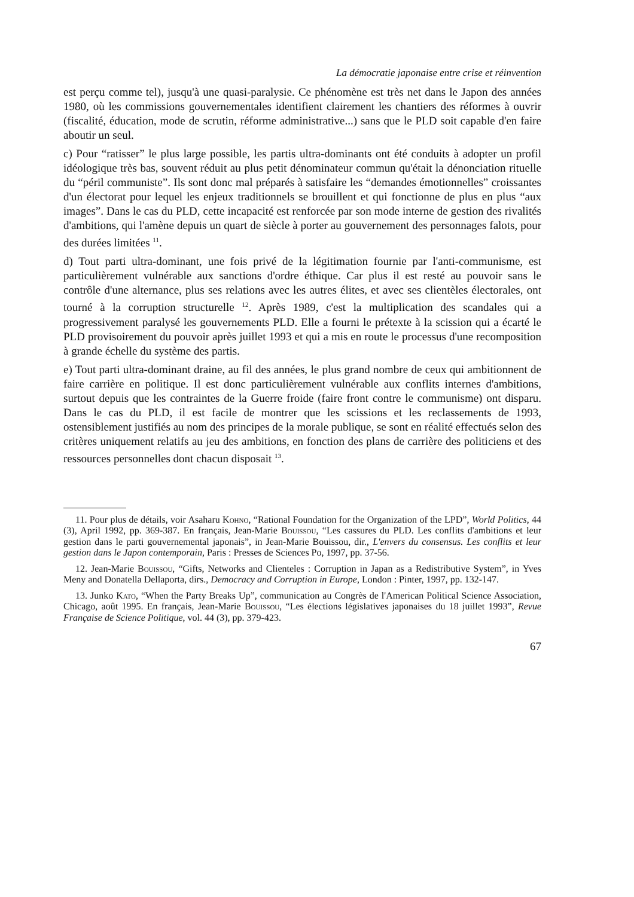La démocratie japonaise entre crise et réinvention
est perçu comme tel), jusqu'à une quasi-paralysie. Ce phénomène est très net dans le Japon des années 1980, où les commissions gouvernementales identifient clairement les chantiers des réformes à ouvrir (fiscalité, éducation, mode de scrutin, réforme administrative...) sans que le PLD soit capable d'en faire aboutir un seul.
c) Pour “ratisser” le plus large possible, les partis ultra-dominants ont été conduits à adopter un profil idéologique très bas, souvent réduit au plus petit dénominateur commun qu'était la dénonciation rituelle du “péril communiste”. Ils sont donc mal préparés à satisfaire les “demandes émotionnelles” croissantes d'un électorat pour lequel les enjeux traditionnels se brouillent et qui fonctionne de plus en plus “aux images”. Dans le cas du PLD, cette incapacité est renforcée par son mode interne de gestion des rivalités d'ambitions, qui l'amène depuis un quart de siècle à porter au gouvernement des personnages falots, pour des durées limitées <sup>11</sup>.
d) Tout parti ultra-dominant, une fois privé de la légitimation fournie par l'anti-communisme, est particulièrement vulnérable aux sanctions d'ordre éthique. Car plus il est resté au pouvoir sans le contrôle d'une alternance, plus ses relations avec les autres élites, et avec ses clientèles électorales, ont tourné à la corruption structurelle <sup>12</sup>. Après 1989, c'est la multiplication des scandales qui a progressivement paralysé les gouvernements PLD. Elle a fourni le prétexte à la scission qui a écarté le PLD provisoirement du pouvoir après juillet 1993 et qui a mis en route le processus d'une recomposition à grande échelle du système des partis.
e) Tout parti ultra-dominant draine, au fil des années, le plus grand nombre de ceux qui ambitionnent de faire carrière en politique. Il est donc particulièrement vulnérable aux conflits internes d'ambitions, surtout depuis que les contraintes de la Guerre froide (faire front contre le communisme) ont disparu. Dans le cas du PLD, il est facile de montrer que les scissions et les reclassements de 1993, ostensiblement justifiés au nom des principes de la morale publique, se sont en réalité effectués selon des critères uniquement relatifs au jeu des ambitions, en fonction des plans de carrière des politiciens et des ressources personnelles dont chacun disposait <sup>13</sup>.
11. Pour plus de détails, voir Asaharu Kohno, “Rational Foundation for the Organization of the LPD”, World Politics, 44 (3), April 1992, pp. 369-387. En français, Jean-Marie Bouissou, “Les cassures du PLD. Les conflits d'ambitions et leur gestion dans le parti gouvernemental japonais”, in Jean-Marie Bouissou, dir., L'envers du consensus. Les conflits et leur gestion dans le Japon contemporain, Paris : Presses de Sciences Po, 1997, pp. 37-56.
12. Jean-Marie Bouissou, “Gifts, Networks and Clienteles : Corruption in Japan as a Redistributive System”, in Yves Meny and Donatella Dellaporta, dirs., Democracy and Corruption in Europe, London : Pinter, 1997, pp. 132-147.
13. Junko Kato, “When the Party Breaks Up”, communication au Congrès de l'American Political Science Association, Chicago, août 1995. En français, Jean-Marie Bouissou, “Les élections législatives japonaises du 18 juillet 1993”, Revue Française de Science Politique, vol. 44 (3), pp. 379-423.
67